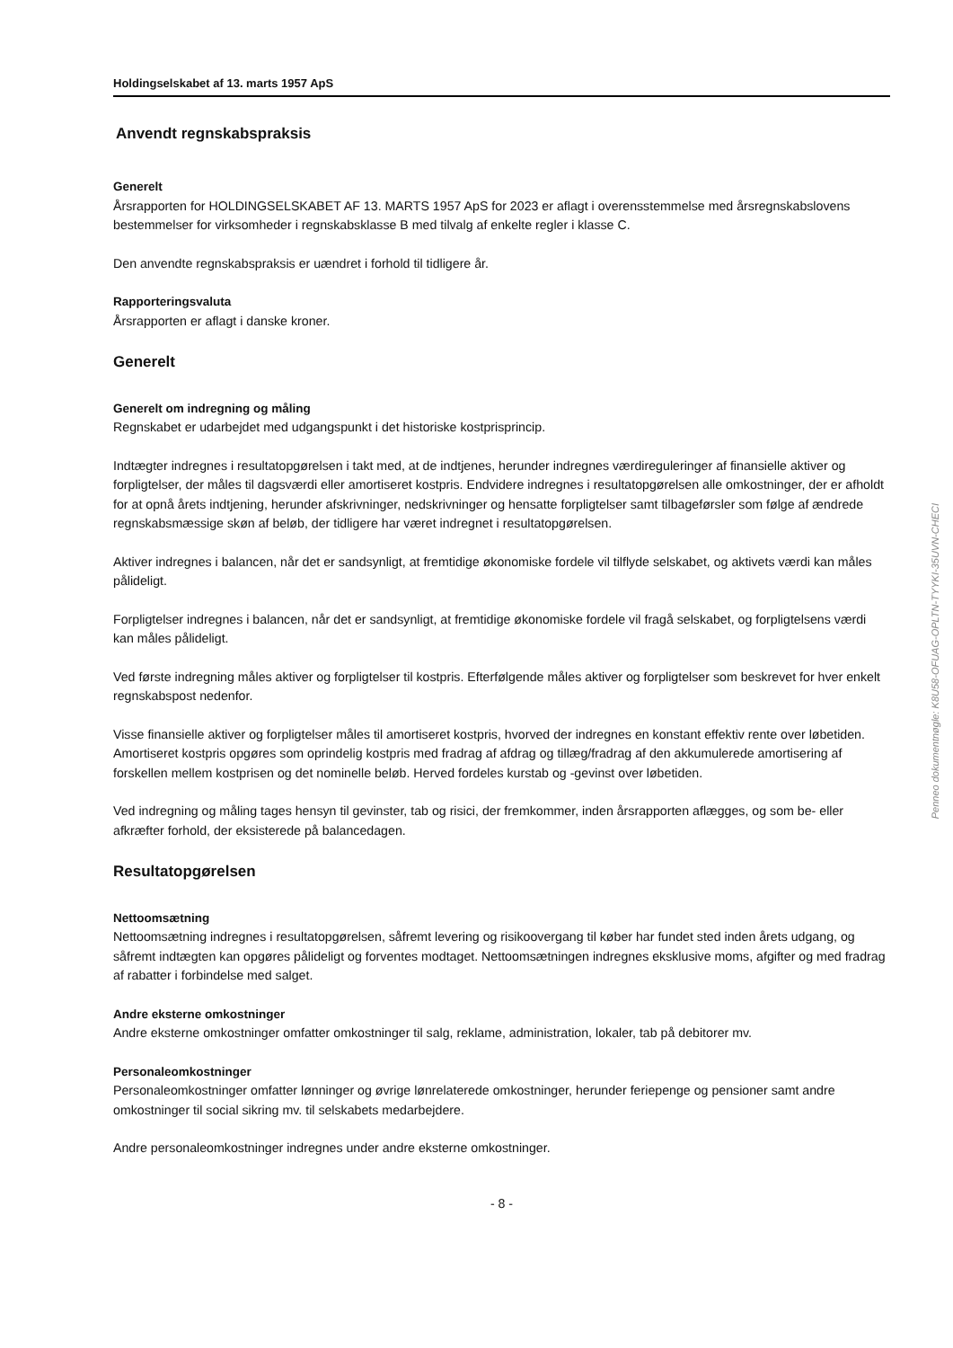Holdingselskabet af 13. marts 1957 ApS
Anvendt regnskabspraksis
Generelt
Årsrapporten for HOLDINGSELSKABET AF 13. MARTS 1957 ApS for 2023 er aflagt i overensstemmelse med årsregnskabslovens bestemmelser for virksomheder i regnskabsklasse B med tilvalg af enkelte regler i klasse C.
Den anvendte regnskabspraksis er uændret i forhold til tidligere år.
Rapporteringsvaluta
Årsrapporten er aflagt i danske kroner.
Generelt
Generelt om indregning og måling
Regnskabet er udarbejdet med udgangspunkt i det historiske kostprisprincip.
Indtægter indregnes i resultatopgørelsen i takt med, at de indtjenes, herunder indregnes værdireguleringer af finansielle aktiver og forpligtelser, der måles til dagsværdi eller amortiseret kostpris. Endvidere indregnes i resultatopgørelsen alle omkostninger, der er afholdt for at opnå årets indtjening, herunder afskrivninger, nedskrivninger og hensatte forpligtelser samt tilbageførsler som følge af ændrede regnskabsmæssige skøn af beløb, der tidligere har været indregnet i resultatopgørelsen.
Aktiver indregnes i balancen, når det er sandsynligt, at fremtidige økonomiske fordele vil tilflyde selskabet, og aktivets værdi kan måles pålideligt.
Forpligtelser indregnes i balancen, når det er sandsynligt, at fremtidige økonomiske fordele vil fragå selskabet, og forpligtelsens værdi kan måles pålideligt.
Ved første indregning måles aktiver og forpligtelser til kostpris. Efterfølgende måles aktiver og forpligtelser som beskrevet for hver enkelt regnskabspost nedenfor.
Visse finansielle aktiver og forpligtelser måles til amortiseret kostpris, hvorved der indregnes en konstant effektiv rente over løbetiden. Amortiseret kostpris opgøres som oprindelig kostpris med fradrag af afdrag og tillæg/fradrag af den akkumulerede amortisering af forskellen mellem kostprisen og det nominelle beløb. Herved fordeles kurstab og -gevinst over løbetiden.
Ved indregning og måling tages hensyn til gevinster, tab og risici, der fremkommer, inden årsrapporten aflægges, og som be- eller afkræfter forhold, der eksisterede på balancedagen.
Resultatopgørelsen
Nettoomsætning
Nettoomsætning indregnes i resultatopgørelsen, såfremt levering og risikoovergang til køber har fundet sted inden årets udgang, og såfremt indtægten kan opgøres pålideligt og forventes modtaget. Nettoomsætningen indregnes eksklusive moms, afgifter og med fradrag af rabatter i forbindelse med salget.
Andre eksterne omkostninger
Andre eksterne omkostninger omfatter omkostninger til salg, reklame, administration, lokaler, tab på debitorer mv.
Personaleomkostninger
Personaleomkostninger omfatter lønninger og øvrige lønrelaterede omkostninger, herunder feriepenge og pensioner samt andre omkostninger til social sikring mv. til selskabets medarbejdere.
Andre personaleomkostninger indregnes under andre eksterne omkostninger.
- 8 -
Penneo dokumentnøgle: K8U58-OFUAG-OPLTN-TYYKI-35UVN-CHECI